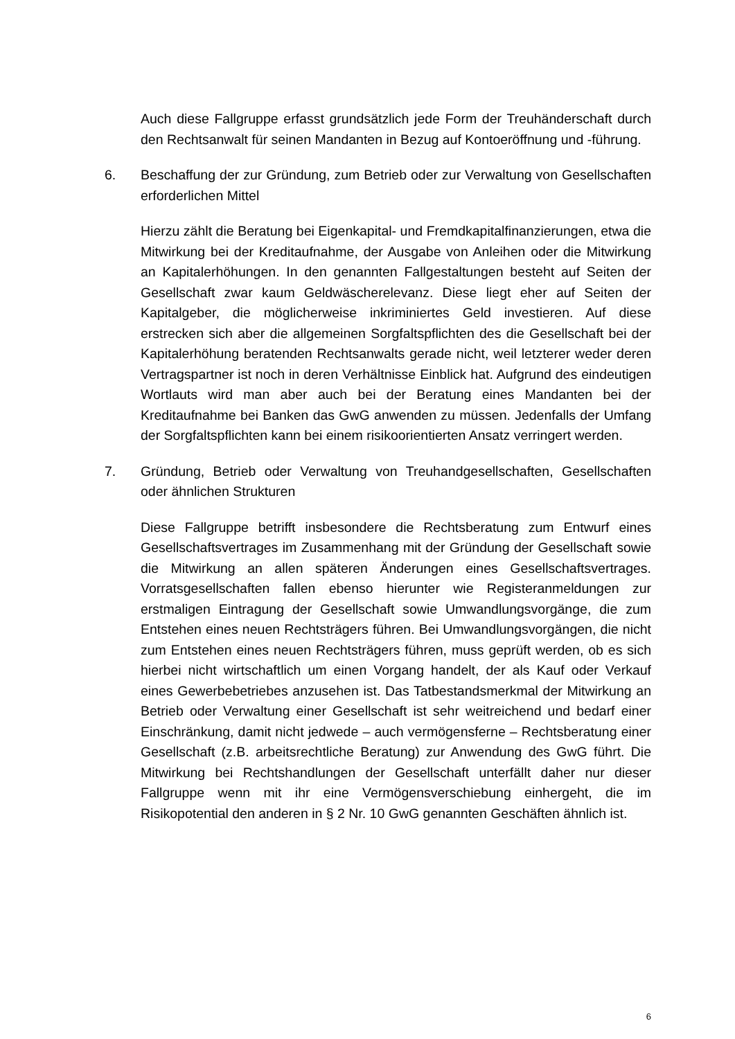Auch diese Fallgruppe erfasst grundsätzlich jede Form der Treuhänderschaft durch den Rechtsanwalt für seinen Mandanten in Bezug auf Kontoeröffnung und -führung.
6. Beschaffung der zur Gründung, zum Betrieb oder zur Verwaltung von Gesellschaften erforderlichen Mittel
Hierzu zählt die Beratung bei Eigenkapital- und Fremdkapitalfinanzierungen, etwa die Mitwirkung bei der Kreditaufnahme, der Ausgabe von Anleihen oder die Mitwirkung an Kapitalerhöhungen. In den genannten Fallgestaltungen besteht auf Seiten der Gesellschaft zwar kaum Geldwäscherelevanz. Diese liegt eher auf Seiten der Kapitalgeber, die möglicherweise inkriminiertes Geld investieren. Auf diese erstrecken sich aber die allgemeinen Sorgfaltspflichten des die Gesellschaft bei der Kapitalerhöhung beratenden Rechtsanwalts gerade nicht, weil letzterer weder deren Vertragspartner ist noch in deren Verhältnisse Einblick hat. Aufgrund des eindeutigen Wortlauts wird man aber auch bei der Beratung eines Mandanten bei der Kreditaufnahme bei Banken das GwG anwenden zu müssen. Jedenfalls der Umfang der Sorgfaltspflichten kann bei einem risikoorientierten Ansatz verringert werden.
7. Gründung, Betrieb oder Verwaltung von Treuhandgesellschaften, Gesellschaften oder ähnlichen Strukturen
Diese Fallgruppe betrifft insbesondere die Rechtsberatung zum Entwurf eines Gesellschaftsvertrages im Zusammenhang mit der Gründung der Gesellschaft sowie die Mitwirkung an allen späteren Änderungen eines Gesellschaftsvertrages. Vorratsgesellschaften fallen ebenso hierunter wie Registeranmeldungen zur erstmaligen Eintragung der Gesellschaft sowie Umwandlungsvorgänge, die zum Entstehen eines neuen Rechtsträgers führen. Bei Umwandlungsvorgängen, die nicht zum Entstehen eines neuen Rechtsträgers führen, muss geprüft werden, ob es sich hierbei nicht wirtschaftlich um einen Vorgang handelt, der als Kauf oder Verkauf eines Gewerbebetriebes anzusehen ist. Das Tatbestandsmerkmal der Mitwirkung an Betrieb oder Verwaltung einer Gesellschaft ist sehr weitreichend und bedarf einer Einschränkung, damit nicht jedwede – auch vermögensferne – Rechtsberatung einer Gesellschaft (z.B. arbeitsrechtliche Beratung) zur Anwendung des GwG führt. Die Mitwirkung bei Rechtshandlungen der Gesellschaft unterfällt daher nur dieser Fallgruppe wenn mit ihr eine Vermögensverschiebung einhergeht, die im Risikopotential den anderen in § 2 Nr. 10 GwG genannten Geschäften ähnlich ist.
6